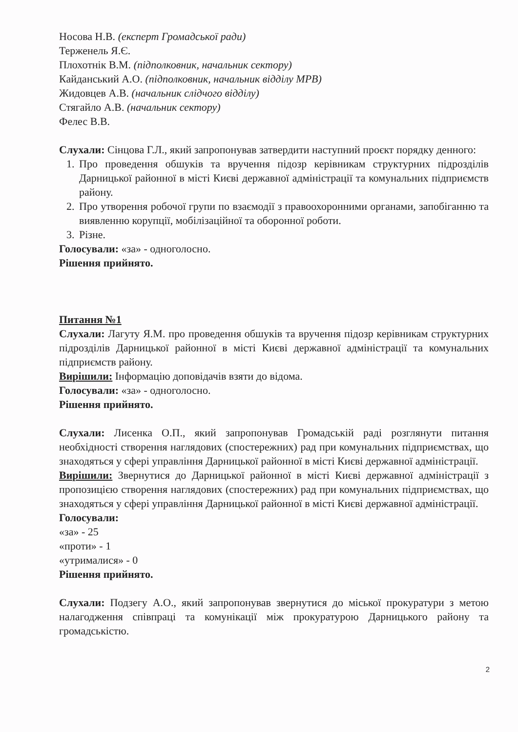Носова Н.В. (експерт Громадської ради)
Терженель Я.Є.
Плохотнік В.М. (підполковник, начальник сектору)
Кайданський А.О. (підполковник, начальник відділу МРВ)
Жидовцев А.В. (начальник слідчого відділу)
Стягайло А.В. (начальник сектору)
Фелес В.В.
Слухали: Сінцова Г.Л., який запропонував затвердити наступний проєкт порядку денного:
1. Про проведення обшуків та вручення підозр керівникам структурних підрозділів Дарницької районної в місті Києві державної адміністрації та комунальних підприємств району.
2. Про утворення робочої групи по взаємодії з правоохоронними органами, запобіганню та виявленню корупції, мобілізаційної та оборонної роботи.
3. Різне.
Голосували: «за» - одноголосно.
Рішення прийнято.
Питання №1
Слухали: Лагуту Я.М. про проведення обшуків та вручення підозр керівникам структурних підрозділів Дарницької районної в місті Києві державної адміністрації та комунальних підприємств району.
Вирішили: Інформацію доповідачів взяти до відома.
Голосували: «за» - одноголосно.
Рішення прийнято.
Слухали: Лисенка О.П., який запропонував Громадській раді розглянути питання необхідності створення наглядових (спостережних) рад при комунальних підприємствах, що знаходяться у сфері управління Дарницької районної в місті Києві державної адміністрації.
Вирішили: Звернутися до Дарницької районної в місті Києві державної адміністрації з пропозицією створення наглядових (спостережних) рад при комунальних підприємствах, що знаходяться у сфері управління Дарницької районної в місті Києві державної адміністрації.
Голосували:
«за» - 25
«проти» - 1
«утрималися» - 0
Рішення прийнято.
Слухали: Подзегу А.О., який запропонував звернутися до міської прокуратури з метою налагодження співпраці та комунікації між прокуратурою Дарницького району та громадськістю.
2